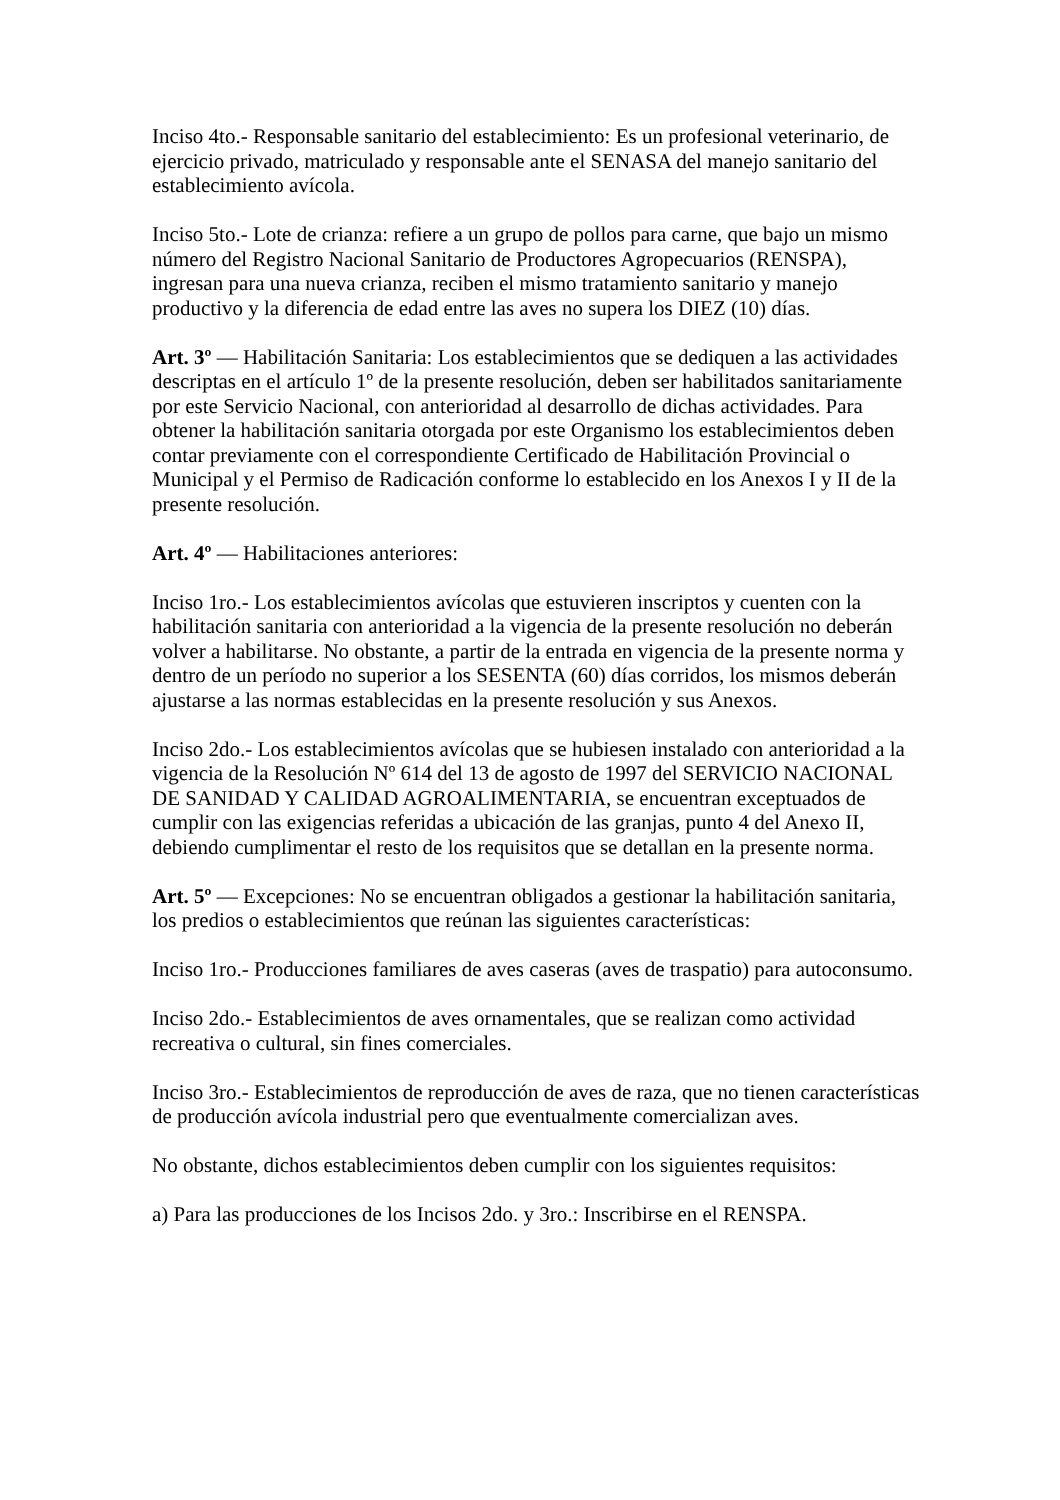Inciso 4to.- Responsable sanitario del establecimiento: Es un profesional veterinario, de ejercicio privado, matriculado y responsable ante el SENASA del manejo sanitario del establecimiento avícola.
Inciso 5to.- Lote de crianza: refiere a un grupo de pollos para carne, que bajo un mismo número del Registro Nacional Sanitario de Productores Agropecuarios (RENSPA), ingresan para una nueva crianza, reciben el mismo tratamiento sanitario y manejo productivo y la diferencia de edad entre las aves no supera los DIEZ (10) días.
Art. 3º — Habilitación Sanitaria: Los establecimientos que se dediquen a las actividades descriptas en el artículo 1º de la presente resolución, deben ser habilitados sanitariamente por este Servicio Nacional, con anterioridad al desarrollo de dichas actividades. Para obtener la habilitación sanitaria otorgada por este Organismo los establecimientos deben contar previamente con el correspondiente Certificado de Habilitación Provincial o Municipal y el Permiso de Radicación conforme lo establecido en los Anexos I y II de la presente resolución.
Art. 4º — Habilitaciones anteriores:
Inciso 1ro.- Los establecimientos avícolas que estuvieren inscriptos y cuenten con la habilitación sanitaria con anterioridad a la vigencia de la presente resolución no deberán volver a habilitarse. No obstante, a partir de la entrada en vigencia de la presente norma y dentro de un período no superior a los SESENTA (60) días corridos, los mismos deberán ajustarse a las normas establecidas en la presente resolución y sus Anexos.
Inciso 2do.- Los establecimientos avícolas que se hubiesen instalado con anterioridad a la vigencia de la Resolución Nº 614 del 13 de agosto de 1997 del SERVICIO NACIONAL DE SANIDAD Y CALIDAD AGROALIMENTARIA, se encuentran exceptuados de cumplir con las exigencias referidas a ubicación de las granjas, punto 4 del Anexo II, debiendo cumplimentar el resto de los requisitos que se detallan en la presente norma.
Art. 5º — Excepciones: No se encuentran obligados a gestionar la habilitación sanitaria, los predios o establecimientos que reúnan las siguientes características:
Inciso 1ro.- Producciones familiares de aves caseras (aves de traspatio) para autoconsumo.
Inciso 2do.- Establecimientos de aves ornamentales, que se realizan como actividad recreativa o cultural, sin fines comerciales.
Inciso 3ro.- Establecimientos de reproducción de aves de raza, que no tienen características de producción avícola industrial pero que eventualmente comercializan aves.
No obstante, dichos establecimientos deben cumplir con los siguientes requisitos:
a) Para las producciones de los Incisos 2do. y 3ro.: Inscribirse en el RENSPA.